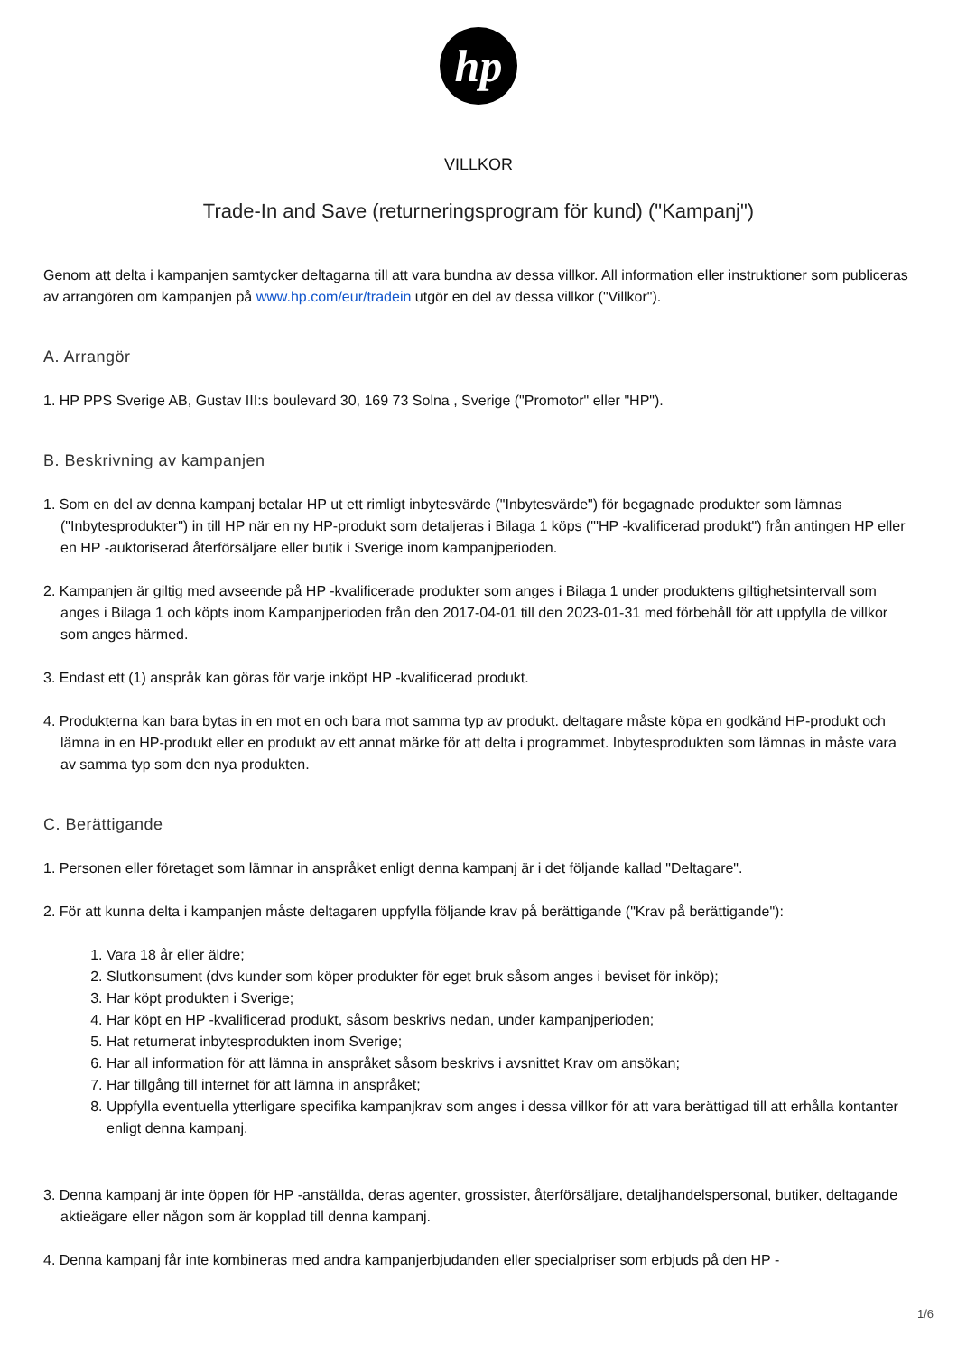hp
VILLKOR
Trade-In and Save (returneringsprogram för kund) ("Kampanj")
Genom att delta i kampanjen samtycker deltagarna till att vara bundna av dessa villkor. All information eller instruktioner som publiceras av arrangören om kampanjen på www.hp.com/eur/tradein utgör en del av dessa villkor ("Villkor").
A. Arrangör
1. HP PPS Sverige AB, Gustav III:s boulevard 30, 169 73 Solna , Sverige ("Promotor" eller "HP").
B. Beskrivning av kampanjen
1. Som en del av denna kampanj betalar HP ut ett rimligt inbytesvärde ("Inbytesvärde") för begagnade produkter som lämnas ("Inbytesprodukter") in till HP när en ny HP-produkt som detaljeras i Bilaga 1 köps ("'HP -kvalificerad produkt") från antingen HP eller en HP -auktoriserad återförsäljare eller butik i Sverige inom kampanjperioden.
2. Kampanjen är giltig med avseende på HP -kvalificerade produkter som anges i Bilaga 1 under produktens giltighetsintervall som anges i Bilaga 1 och köpts inom Kampanjperioden från den 2017-04-01 till den 2023-01-31 med förbehåll för att uppfylla de villkor som anges härmed.
3. Endast ett (1) anspråk kan göras för varje inköpt HP -kvalificerad produkt.
4. Produkterna kan bara bytas in en mot en och bara mot samma typ av produkt. deltagare måste köpa en godkänd HP-produkt och lämna in en HP-produkt eller en produkt av ett annat märke för att delta i programmet. Inbytesprodukten som lämnas in måste vara av samma typ som den nya produkten.
C. Berättigande
1. Personen eller företaget som lämnar in anspråket enligt denna kampanj är i det följande kallad "Deltagare".
2. För att kunna delta i kampanjen måste deltagaren uppfylla följande krav på berättigande ("Krav på berättigande"):
1. Vara 18 år eller äldre;
2. Slutkonsument (dvs kunder som köper produkter för eget bruk såsom anges i beviset för inköp);
3. Har köpt produkten i Sverige;
4. Har köpt en HP -kvalificerad produkt, såsom beskrivs nedan, under kampanjperioden;
5. Hat returnerat inbytesprodukten inom Sverige;
6. Har all information för att lämna in anspråket såsom beskrivs i avsnittet Krav om ansökan;
7. Har tillgång till internet för att lämna in anspråket;
8. Uppfylla eventuella ytterligare specifika kampanjkrav som anges i dessa villkor för att vara berättigad till att erhålla kontanter enligt denna kampanj.
3. Denna kampanj är inte öppen för HP -anställda, deras agenter, grossister, återförsäljare, detaljhandelspersonal, butiker, deltagande aktieägare eller någon som är kopplad till denna kampanj.
4. Denna kampanj får inte kombineras med andra kampanjerbjudanden eller specialpriser som erbjuds på den HP -
1/6